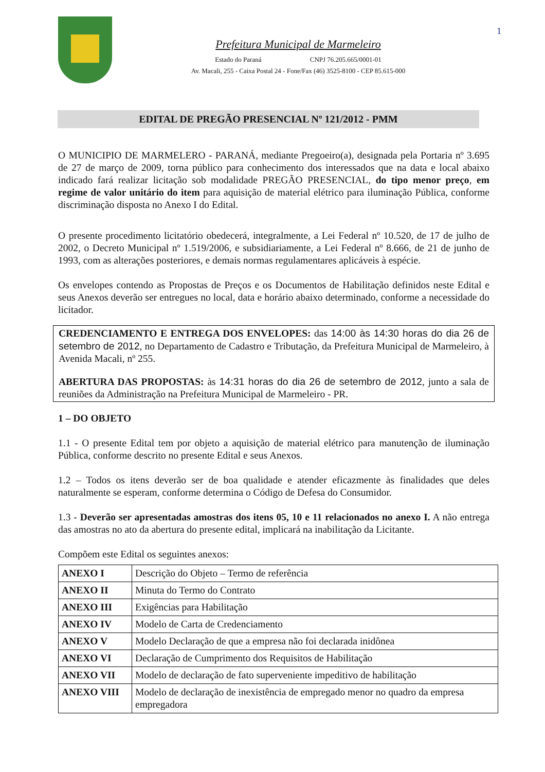1
Prefeitura Municipal de Marmeleiro
Estado do Paraná CNPJ 76.205.665/0001-01
Av. Macali, 255 - Caixa Postal 24 - Fone/Fax (46) 3525-8100 - CEP 85.615-000
EDITAL DE PREGÃO PRESENCIAL Nº 121/2012 - PMM
O MUNICIPIO DE MARMELERO - PARANÁ, mediante Pregoeiro(a), designada pela Portaria nº 3.695 de 27 de março de 2009, torna público para conhecimento dos interessados que na data e local abaixo indicado fará realizar licitação sob modalidade PREGÃO PRESENCIAL, do tipo menor preço, em regime de valor unitário do item para aquisição de material elétrico para iluminação Pública, conforme discriminação disposta no Anexo I do Edital.
O presente procedimento licitatório obedecerá, integralmente, a Lei Federal nº 10.520, de 17 de julho de 2002, o Decreto Municipal nº 1.519/2006, e subsidiariamente, a Lei Federal nº 8.666, de 21 de junho de 1993, com as alterações posteriores, e demais normas regulamentares aplicáveis à espécie.
Os envelopes contendo as Propostas de Preços e os Documentos de Habilitação definidos neste Edital e seus Anexos deverão ser entregues no local, data e horário abaixo determinado, conforme a necessidade do licitador.
CREDENCIAMENTO E ENTREGA DOS ENVELOPES: das 14:00 às 14:30 horas do dia 26 de setembro de 2012, no Departamento de Cadastro e Tributação, da Prefeitura Municipal de Marmeleiro, à Avenida Macali, nº 255.
ABERTURA DAS PROPOSTAS: às 14:31 horas do dia 26 de setembro de 2012, junto a sala de reuniões da Administração na Prefeitura Municipal de Marmeleiro - PR.
1 – DO OBJETO
1.1 - O presente Edital tem por objeto a aquisição de material elétrico para manutenção de iluminação Pública, conforme descrito no presente Edital e seus Anexos.
1.2 – Todos os itens deverão ser de boa qualidade e atender eficazmente às finalidades que deles naturalmente se esperam, conforme determina o Código de Defesa do Consumidor.
1.3 - Deverão ser apresentadas amostras dos itens 05, 10 e 11 relacionados no anexo I. A não entrega das amostras no ato da abertura do presente edital, implicará na inabilitação da Licitante.
Compõem este Edital os seguintes anexos:
| ANEXO I | Descrição do Objeto – Termo de referência |
| ANEXO II | Minuta do Termo do Contrato |
| ANEXO III | Exigências para Habilitação |
| ANEXO IV | Modelo de Carta de Credenciamento |
| ANEXO V | Modelo Declaração de que a empresa não foi declarada inidônea |
| ANEXO VI | Declaração de Cumprimento dos Requisitos de Habilitação |
| ANEXO VII | Modelo de declaração de fato superveniente impeditivo de habilitação |
| ANEXO VIII | Modelo de declaração de inexistência de empregado menor no quadro da empresa empregadora |